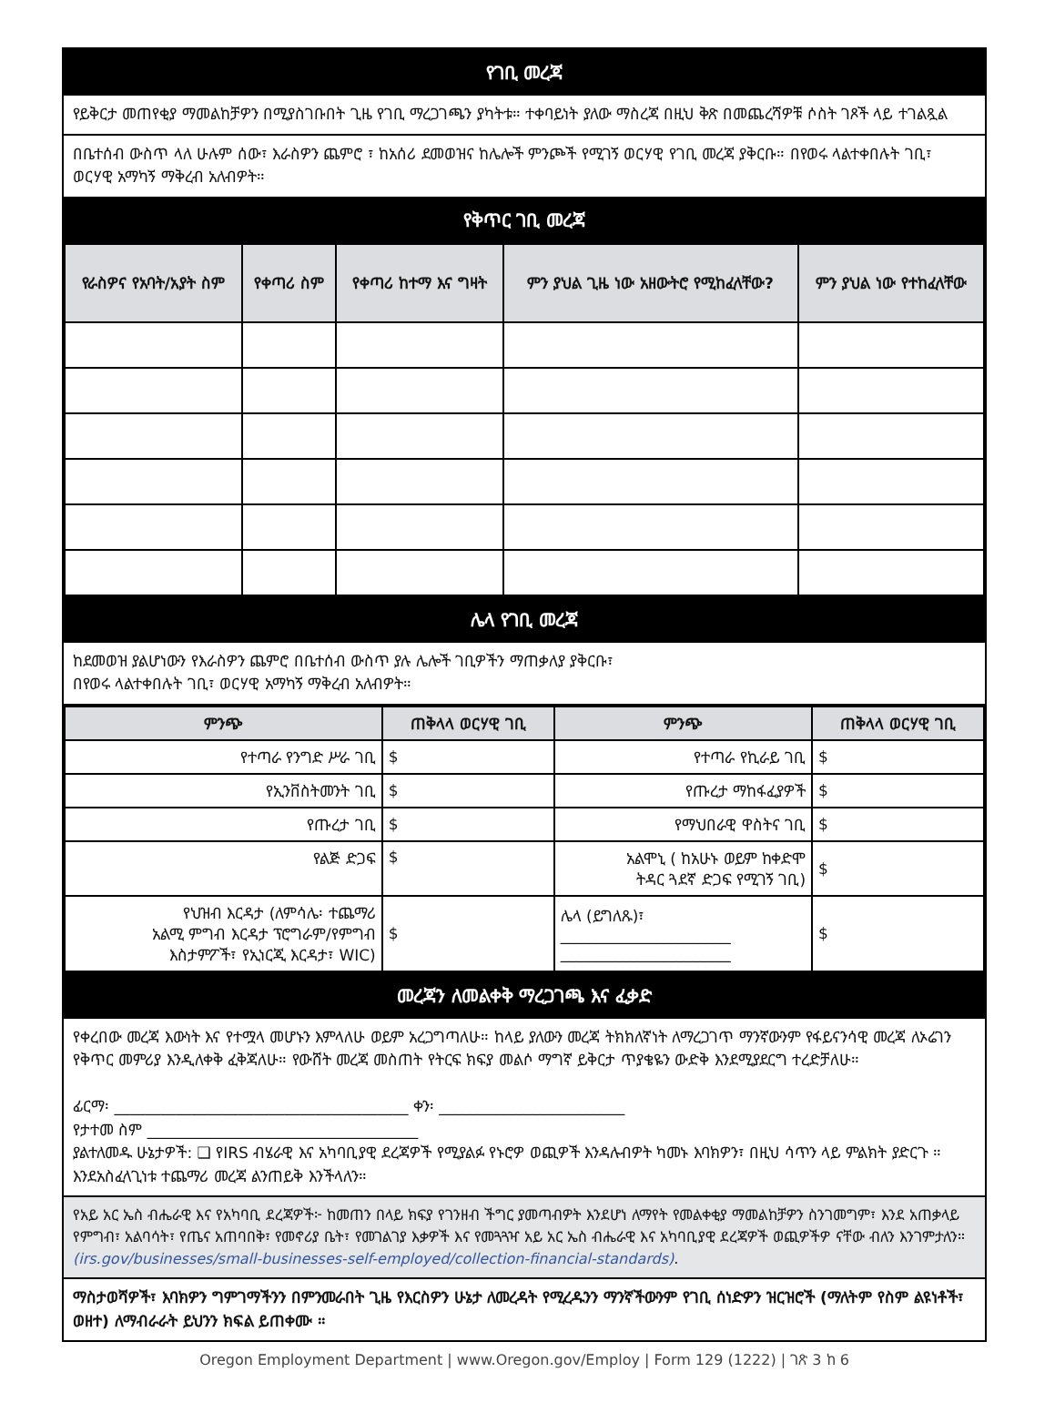የገቢ መረጃ
የይቅርታ መጠየቂያ ማመልከቻዎን በሚያስገቡበት ጊዜ የገቢ ማረጋገጫን ያካትቱ። ተቀባይነት ያለው ማስረጃ በዚህ ቅጽ በመጨረሻዎቹ ሶስት ገጾች ላይ ተገልጿል
በቤተሰብ ውስጥ ላለ ሁሉም ሰው፣ እራስዎን ጨምሮ ፣ ከአሰሪ ደመወዝና ከሌሎች ምንጮች የሚገኝ ወርሃዊ የገቢ መረጃ ያቅርቡ። በየወሩ ላልተቀበሉት ገቢ፣ ወርሃዊ አማካኝ ማቅረብ አለብዎት።
የቅጥር ገቢ መረጃ
| የራስዎና የአባት/አያት ስም | የቀጣሪ ስም | የቀጣሪ ከተማ እና ግዛት | ምን ያህል ጊዜ ነው አዘውትሮ የሚከፈላቸው? | ምን ያህል ነው የተከፈላቸው |
| --- | --- | --- | --- | --- |
ሌላ የገቢ መረጃ
ከደመወዝ ያልሆነውን የእራስዎን ጨምሮ በቤተሰብ ውስጥ ያሉ ሌሎች ገቢዎችን ማጠቃለያ ያቅርቡ፣
በየወሩ ላልተቀበሉት ገቢ፣ ወርሃዊ አማካኝ ማቅረብ አለብዎት።
| ምንጭ | ጠቅላላ ወርሃዊ ገቢ | ምንጭ | ጠቅላላ ወርሃዊ ገቢ |
| --- | --- | --- | --- |
| የተጣራ የንግድ ሥራ ገቢ | $ | የተጣራ የኪራይ ገቢ | $ |
| የኢንቨስትመንት ገቢ | $ | የጡረታ ማከፋፈያዎች | $ |
| የጡረታ ገቢ | $ | የማህበራዊ ዋስትና ገቢ | $ |
| የልጅ ድጋፍ | $ | አልሞኒ ( ከአሁኑ ወይም ከቀድሞ ትዳር ጓደኛ ድጋፍ የሚገኝ ገቢ) | $ |
| የህዝብ እርዳታ (ለምሳሌ፡ ተጨማሪ አልሚ ምግብ እርዳታ ፕሮግራም/የምግብ እስታምፖች፣ የኢነርጂ እርዳታ፣ WIC) | $ | ሌላ (ይግለጹ)፣ ______________________ ______________________ | $ |
መረጃን ለመልቀቅ ማረጋገጫ እና ፈቃድ
የቀረበው መረጃ እውነት እና የተሟላ መሆኑን እምላለሁ ወይም አረጋግጣለሁ። ከላይ ያለውን መረጃ ትክክለኛነት ለማረጋገጥ ማንኛውንም የፋይናንሳዊ መረጃ ለኦሬገን የቅጥር መምሪያ እንዲለቀቅ ፈቅጃለሁ። የውሸት መረጃ መስጠት የትርፍ ክፍያ መልሶ ማግኛ ይቅርታ ጥያቄዬን ውድቅ እንደሚያደርግ ተረድቻለሁ።
ፊርማ፡ ______________________________________ ቀን፡ ________________________
የታተመ ስም ___________________________________
ያልተለመዱ ሁኔታዎች: ❑ የIRS ብሄራዊ እና አካባቢያዊ ደረጃዎች የሚያልፉ የኑሮዎ ወጪዎች እንዳሉብዎት ካመኑ እባክዎን፣ በዚህ ሳጥን ላይ ምልክት ያድርጉ ። እንደአስፈላጊነቱ ተጨማሪ መረጃ ልንጠይቅ እንችላለን።
የአይ አር ኤስ ብሔራዊ እና የአካባቢ ደረጃዎች፦ ከመጠን በላይ ክፍያ የገንዘብ ችግር ያመጣብዎት እንደሆነ ለማየት የመልቀቂያ ማመልከቻዎን ስንገመግም፣ እንደ አጠቃላይ የምግብ፣ አልባሳት፣ የጤና አጠባበቅ፣ የመኖሪያ ቤት፣ የመገልገያ እቃዎች እና የመጓጓዣ አይ አር ኤስ ብሔራዊ እና አካባቢያዊ ደረጃዎች ወጪዎችዎ ናቸው ብለን እንገምታለን። (irs.gov/businesses/small-businesses-self-employed/collection-financial-standards).
ማስታወሻዎች፣ እባክዎን ግምገማችንን በምንመራበት ጊዜ የእርስዎን ሁኔታ ለመረዳት የሚረዱንን ማንኛችውንም የገቢ ሰነድዎን ዝርዝሮች (ማለትም የስም ልዩነቶች፣ ወዘተ) ለማብራራት ይህንን ክፍል ይጠቀሙ ።
Oregon Employment Department | www.Oregon.gov/Employ | Form 129 (1222) | ገጽ 3 ከ 6